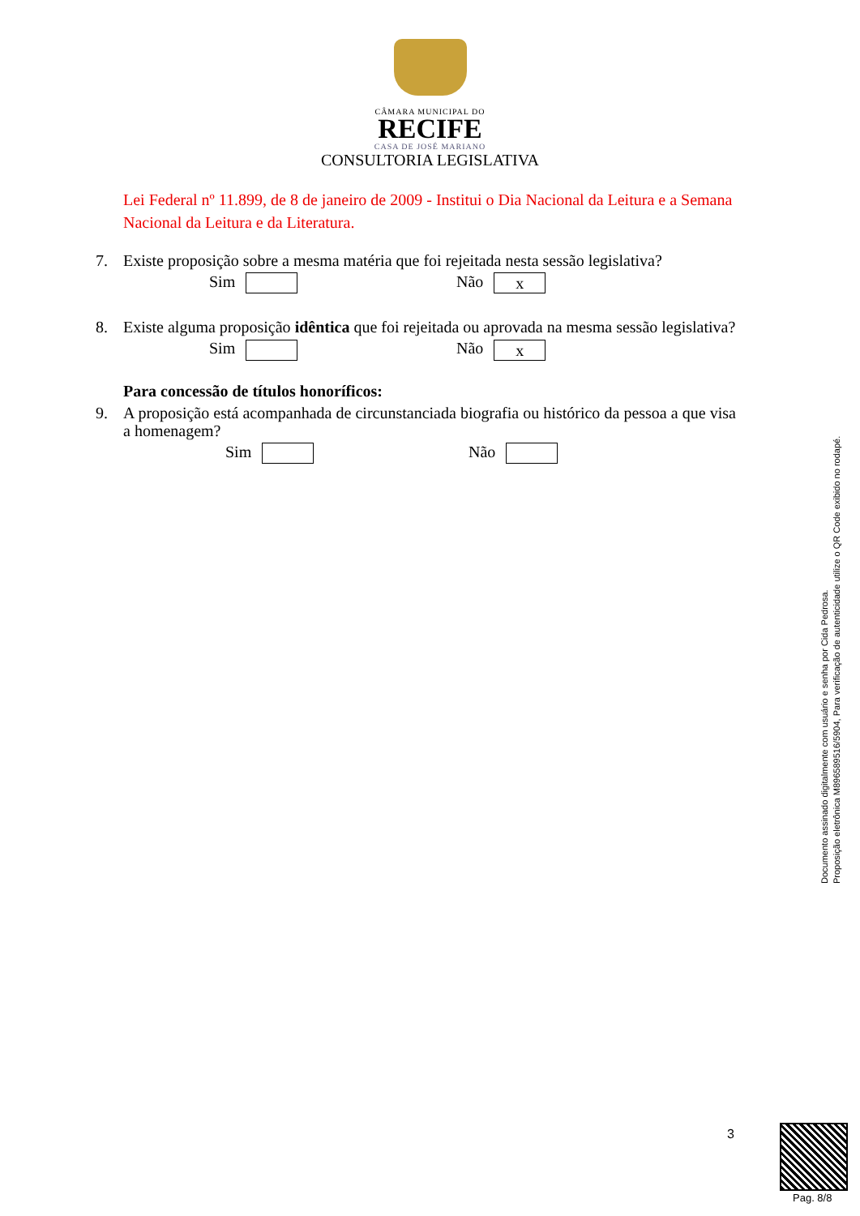CÂMARA MUNICIPAL DO
RECIFE
CASA DE JOSÉ MARIANO
CONSULTORIA LEGISLATIVA
Lei Federal nº 11.899, de 8 de janeiro de 2009 - Institui o Dia Nacional da Leitura e a Semana Nacional da Leitura e da Literatura.
7. Existe proposição sobre a mesma matéria que foi rejeitada nesta sessão legislativa?
Sim Não x
8. Existe alguma proposição idêntica que foi rejeitada ou aprovada na mesma sessão legislativa?
Sim Não x
Para concessão de títulos honoríficos:
9. A proposição está acompanhada de circunstanciada biografia ou histórico da pessoa a que visa a homenagem?
Sim Não
Documento assinado digitalmente com usuário e senha por Cida Pedrosa.
Proposição eletrônica M896589516/5904, Para verificação de autenticidade utilize o QR Code exibido no rodapé.
3
Pag. 8/8